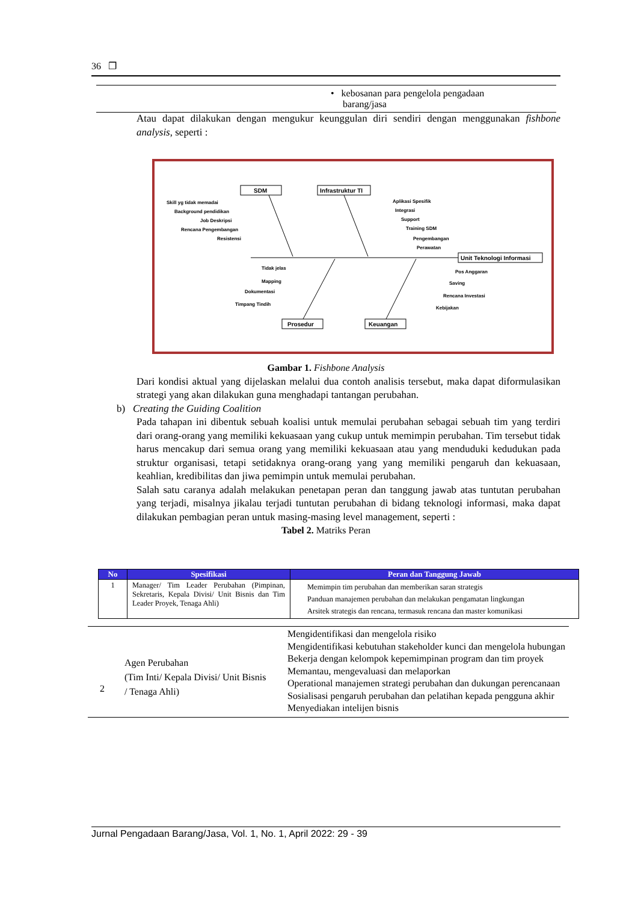36 ❐
• kebosanan para pengelola pengadaan
barang/jasa
Atau dapat dilakukan dengan mengukur keunggulan diri sendiri dengan menggunakan fishbone analysis, seperti :
SDM
Infrastruktur TI
Unit Teknologi Informasi
Prosedur
Keuangan
Skill yg tidak memadai
Background pendidikan
Job Deskripsi
Rencana Pengembangan
Resistensi
Aplikasi Spesifik
Integrasi
Support
Training SDM
Pengembangan
Perawatan
Tidak jelas
Mapping
Dokumentasi
Timpang Tindih
Pos Anggaran
Saving
Rencana Investasi
Kebijakan
Gambar 1. Fishbone Analysis
Dari kondisi aktual yang dijelaskan melalui dua contoh analisis tersebut, maka dapat diformulasikan strategi yang akan dilakukan guna menghadapi tantangan perubahan.
b) Creating the Guiding Coalition
Pada tahapan ini dibentuk sebuah koalisi untuk memulai perubahan sebagai sebuah tim yang terdiri dari orang-orang yang memiliki kekuasaan yang cukup untuk memimpin perubahan. Tim tersebut tidak harus mencakup dari semua orang yang memiliki kekuasaan atau yang menduduki kedudukan pada struktur organisasi, tetapi setidaknya orang-orang yang yang memiliki pengaruh dan kekuasaan, keahlian, kredibilitas dan jiwa pemimpin untuk memulai perubahan.
Salah satu caranya adalah melakukan penetapan peran dan tanggung jawab atas tuntutan perubahan yang terjadi, misalnya jikalau terjadi tuntutan perubahan di bidang teknologi informasi, maka dapat dilakukan pembagian peran untuk masing-masing level management, seperti :
Tabel 2. Matriks Peran
| No | Spesifikasi | Peran dan Tanggung Jawab |
| --- | --- | --- |
| 1 | Manager/ Tim Leader Perubahan (Pimpinan, Sekretaris, Kepala Divisi/ Unit Bisnis dan Tim Leader Proyek, Tenaga Ahli) | Memimpin tim perubahan dan memberikan saran strategis Panduan manajemen perubahan dan melakukan pengamatan lingkungan Arsitek strategis dan rencana, termasuk rencana dan master komunikasi |
| 2 | Agen Perubahan (Tim Inti/ Kepala Divisi/ Unit Bisnis / Tenaga Ahli) | Mengidentifikasi dan mengelola risiko Mengidentifikasi kebutuhan stakeholder kunci dan mengelola hubungan Bekerja dengan kelompok kepemimpinan program dan tim proyek Memantau, mengevaluasi dan melaporkan Operational manajemen strategi perubahan dan dukungan perencanaan Sosialisasi pengaruh perubahan dan pelatihan kepada pengguna akhir Menyediakan intelijen bisnis |
Jurnal Pengadaan Barang/Jasa, Vol. 1, No. 1, April 2022: 29 - 39